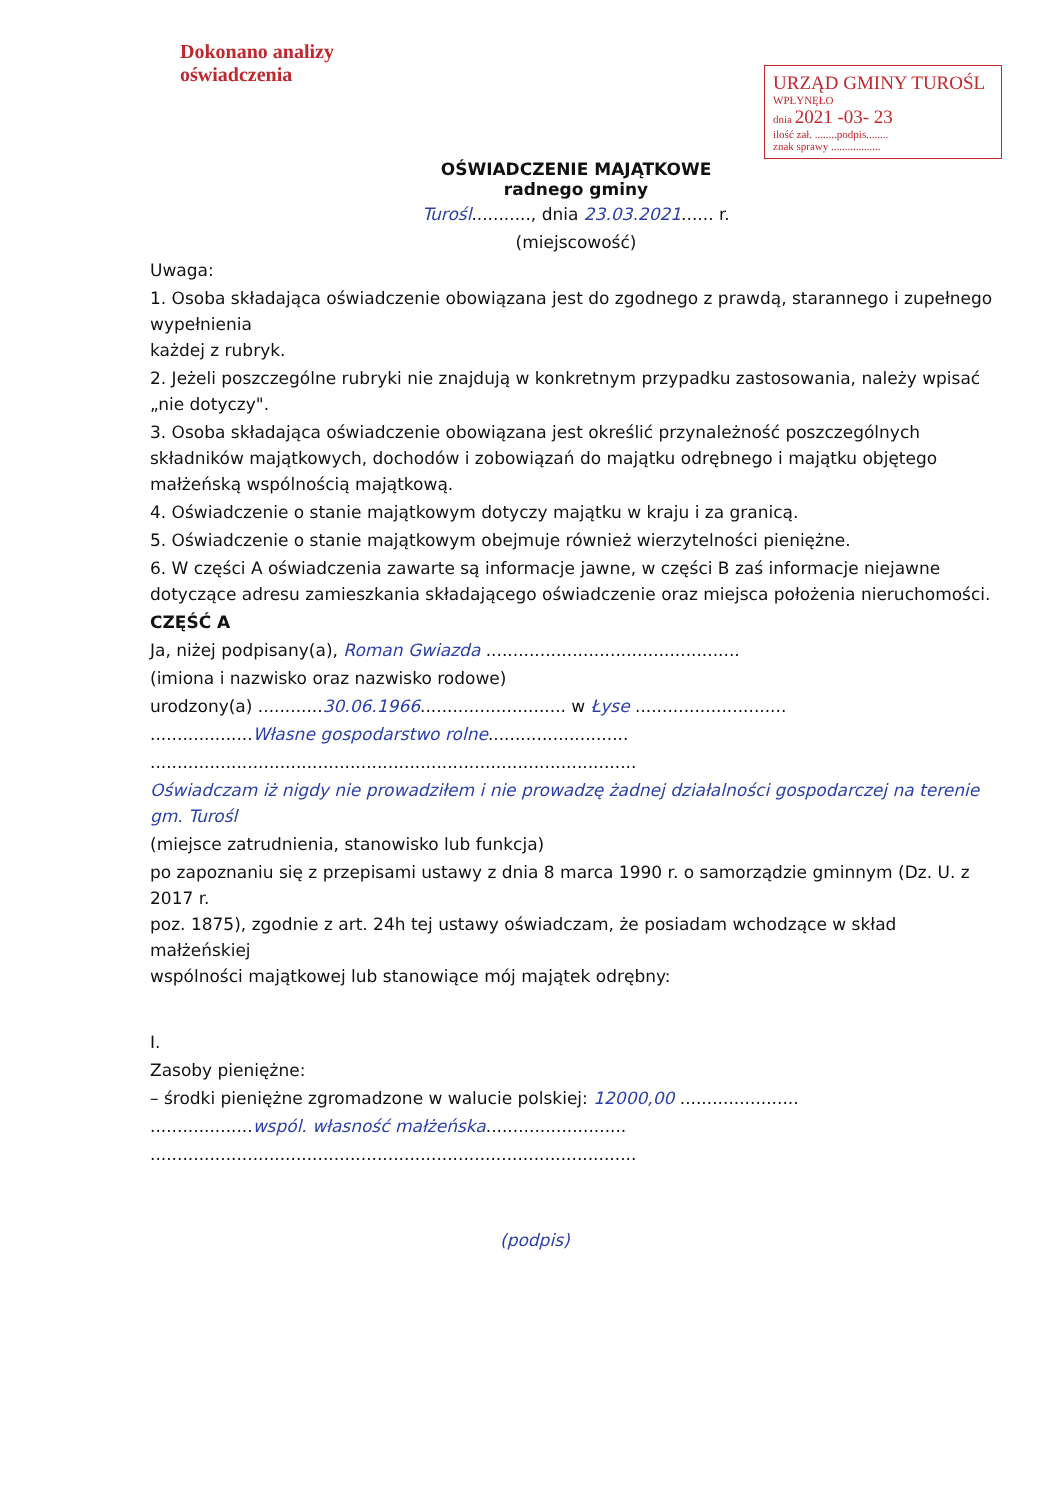Dokonano analizy
oświadczenia
URZĄD GMINY TUROŚL
WPŁYNĘŁO
dnia 2021 -03- 23
ilość zał. ........podpis........
znak sprawy ..................
OŚWIADCZENIE MAJĄTKOWE
radnego gminy
Turośl..........., dnia 23.03.2021...... r.
(miejscowość)
Uwaga:
1. Osoba składająca oświadczenie obowiązana jest do zgodnego z prawdą, starannego i zupełnego wypełnienia
każdej z rubryk.
2. Jeżeli poszczególne rubryki nie znajdują w konkretnym przypadku zastosowania, należy wpisać „nie dotyczy".
3. Osoba składająca oświadczenie obowiązana jest określić przynależność poszczególnych składników majątkowych, dochodów i zobowiązań do majątku odrębnego i majątku objętego małżeńską wspólnością majątkową.
4. Oświadczenie o stanie majątkowym dotyczy majątku w kraju i za granicą.
5. Oświadczenie o stanie majątkowym obejmuje również wierzytelności pieniężne.
6. W części A oświadczenia zawarte są informacje jawne, w części B zaś informacje niejawne dotyczące adresu zamieszkania składającego oświadczenie oraz miejsca położenia nieruchomości.
CZĘŚĆ A
Ja, niżej podpisany(a), Roman Gwiazda ...............................................
(imiona i nazwisko oraz nazwisko rodowe)
urodzony(a) ............30.06.1966........................... w Łysе ............................
...................Własne gospodarstwo rolne..........................
..........................................................................................
Oświadczam iż nigdy nie prowadziłem i nie prowadzę żadnej działalności gospodarczej na terenie gm. Turośl
(miejsce zatrudnienia, stanowisko lub funkcja)
po zapoznaniu się z przepisami ustawy z dnia 8 marca 1990 r. o samorządzie gminnym (Dz. U. z 2017 r.
poz. 1875), zgodnie z art. 24h tej ustawy oświadczam, że posiadam wchodzące w skład małżeńskiej
wspólności majątkowej lub stanowiące mój majątek odrębny:
I.
Zasoby pieniężne:
– środki pieniężne zgromadzone w walucie polskiej: 12000,00 ......................
...................wspól. własność małżeńska..........................
..........................................................................................
(podpis)